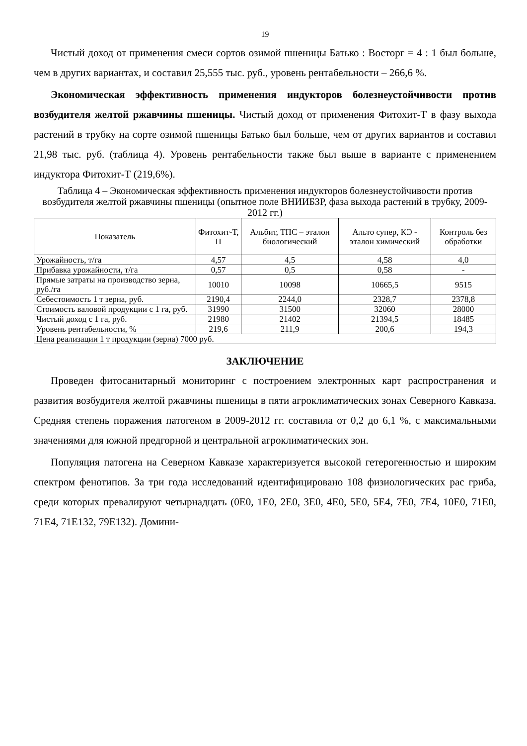19
Чистый доход от применения смеси сортов озимой пшеницы Батько : Восторг = 4 : 1 был больше, чем в других вариантах, и составил 25,555 тыс. руб., уровень рентабельности – 266,6 %.
Экономическая эффективность применения индукторов болезнеустойчивости против возбудителя желтой ржавчины пшеницы. Чистый доход от применения Фитохит-Т в фазу выхода растений в трубку на сорте озимой пшеницы Батько был больше, чем от других вариантов и составил 21,98 тыс. руб. (таблица 4). Уровень рентабельности также был выше в варианте с применением индуктора Фитохит-Т (219,6%).
Таблица 4 – Экономическая эффективность применения индукторов болезнеустойчивости против возбудителя желтой ржавчины пшеницы (опытное поле ВНИИБЗР, фаза выхода растений в трубку, 2009-2012 гг.)
| Показатель | Фитохит-Т, П | Альбит, ТПС – эталон биологический | Альто супер, КЭ - эталон химический | Контроль без обработки |
| --- | --- | --- | --- | --- |
| Урожайность, т/га | 4,57 | 4,5 | 4,58 | 4,0 |
| Прибавка урожайности, т/га | 0,57 | 0,5 | 0,58 | - |
| Прямые затраты на производство зерна, руб./га | 10010 | 10098 | 10665,5 | 9515 |
| Себестоимость 1 т зерна, руб. | 2190,4 | 2244,0 | 2328,7 | 2378,8 |
| Стоимость валовой продукции с 1 га, руб. | 31990 | 31500 | 32060 | 28000 |
| Чистый доход с 1 га, руб. | 21980 | 21402 | 21394,5 | 18485 |
| Уровень рентабельности, % | 219,6 | 211,9 | 200,6 | 194,3 |
| Цена реализации 1 т продукции (зерна) 7000 руб. | | | | |
ЗАКЛЮЧЕНИЕ
Проведен фитосанитарный мониторинг с построением электронных карт распространения и развития возбудителя желтой ржавчины пшеницы в пяти агроклиматических зонах Северного Кавказа. Средняя степень поражения патогеном в 2009-2012 гг. составила от 0,2 до 6,1 %, с максимальными значениями для южной предгорной и центральной агроклиматических зон.
Популяция патогена на Северном Кавказе характеризуется высокой гетерогенностью и широким спектром фенотипов. За три года исследований идентифицировано 108 физиологических рас гриба, среди которых превалируют четырнадцать (0E0, 1E0, 2E0, 3E0, 4E0, 5E0, 5E4, 7E0, 7E4, 10E0, 71E0, 71E4, 71E132, 79E132). Домини-